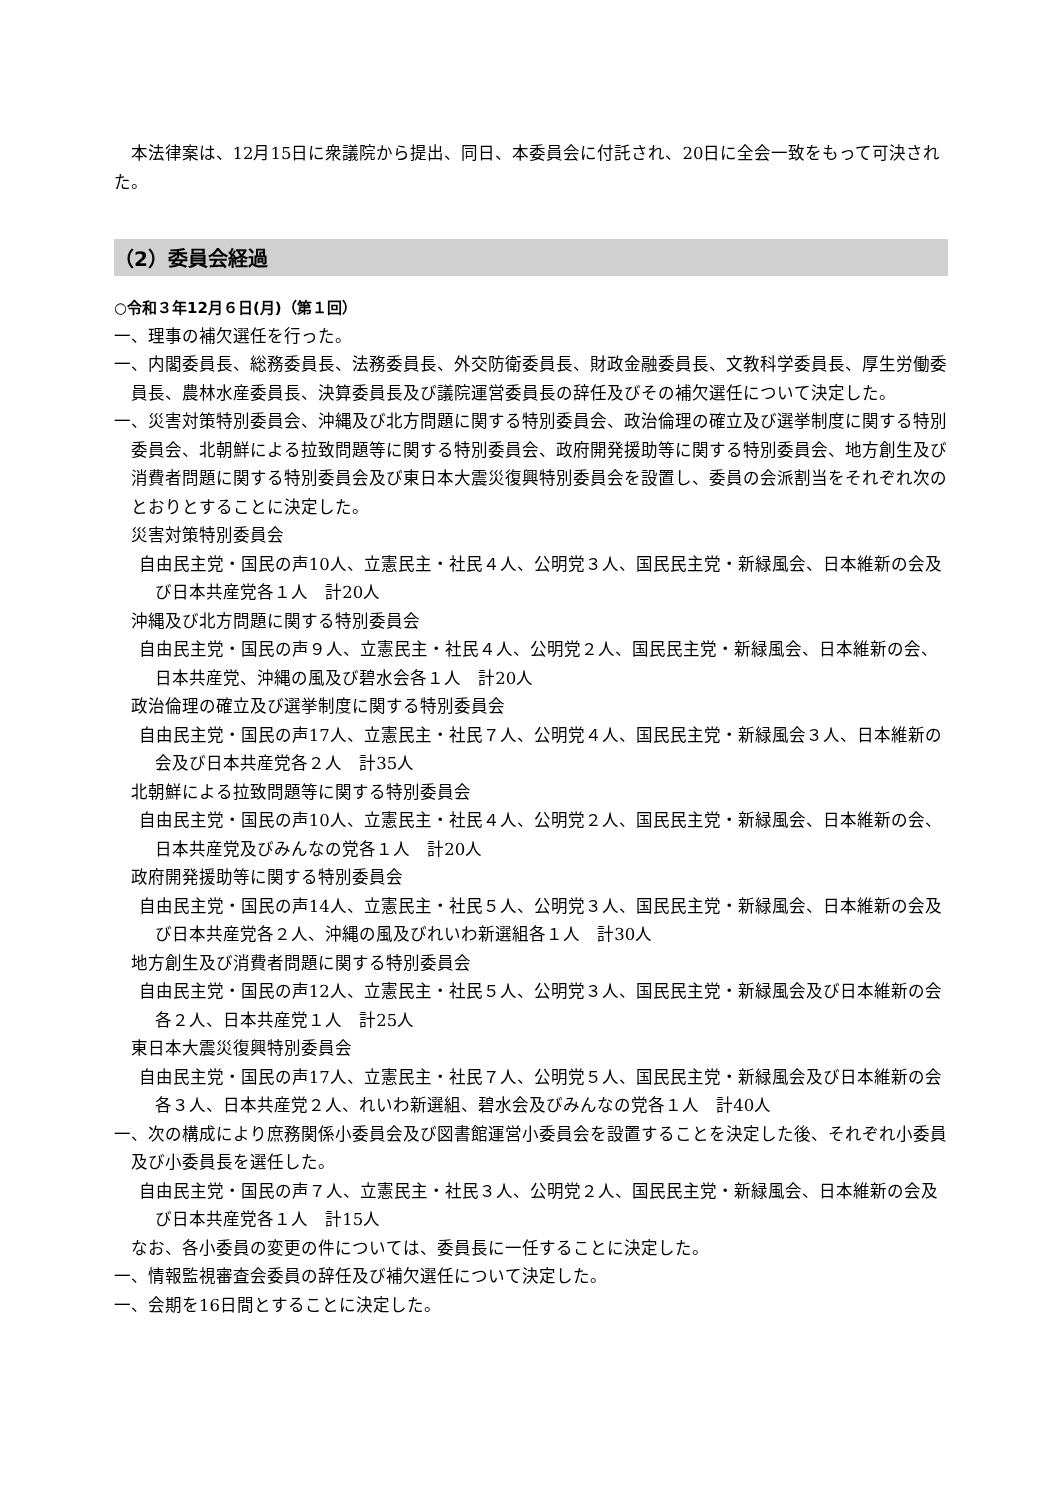本法律案は、12月15日に衆議院から提出、同日、本委員会に付託され、20日に全会一致をもって可決された。
（2）委員会経過
○令和３年12月６日(月)（第１回）
一、理事の補欠選任を行った。
一、内閣委員長、総務委員長、法務委員長、外交防衛委員長、財政金融委員長、文教科学委員長、厚生労働委員長、農林水産委員長、決算委員長及び議院運営委員長の辞任及びその補欠選任について決定した。
一、災害対策特別委員会、沖縄及び北方問題に関する特別委員会、政治倫理の確立及び選挙制度に関する特別委員会、北朝鮮による拉致問題等に関する特別委員会、政府開発援助等に関する特別委員会、地方創生及び消費者問題に関する特別委員会及び東日本大震災復興特別委員会を設置し、委員の会派割当をそれぞれ次のとおりとすることに決定した。
災害対策特別委員会
自由民主党・国民の声10人、立憲民主・社民４人、公明党３人、国民民主党・新緑風会、日本維新の会及び日本共産党各１人　計20人
沖縄及び北方問題に関する特別委員会
自由民主党・国民の声９人、立憲民主・社民４人、公明党２人、国民民主党・新緑風会、日本維新の会、日本共産党、沖縄の風及び碧水会各１人　計20人
政治倫理の確立及び選挙制度に関する特別委員会
自由民主党・国民の声17人、立憲民主・社民７人、公明党４人、国民民主党・新緑風会３人、日本維新の会及び日本共産党各２人　計35人
北朝鮮による拉致問題等に関する特別委員会
自由民主党・国民の声10人、立憲民主・社民４人、公明党２人、国民民主党・新緑風会、日本維新の会、日本共産党及びみんなの党各１人　計20人
政府開発援助等に関する特別委員会
自由民主党・国民の声14人、立憲民主・社民５人、公明党３人、国民民主党・新緑風会、日本維新の会及び日本共産党各２人、沖縄の風及びれいわ新選組各１人　計30人
地方創生及び消費者問題に関する特別委員会
自由民主党・国民の声12人、立憲民主・社民５人、公明党３人、国民民主党・新緑風会及び日本維新の会各２人、日本共産党１人　計25人
東日本大震災復興特別委員会
自由民主党・国民の声17人、立憲民主・社民７人、公明党５人、国民民主党・新緑風会及び日本維新の会各３人、日本共産党２人、れいわ新選組、碧水会及びみんなの党各１人　計40人
一、次の構成により庶務関係小委員会及び図書館運営小委員会を設置することを決定した後、それぞれ小委員及び小委員長を選任した。
自由民主党・国民の声７人、立憲民主・社民３人、公明党２人、国民民主党・新緑風会、日本維新の会及び日本共産党各１人　計15人
なお、各小委員の変更の件については、委員長に一任することに決定した。
一、情報監視審査会委員の辞任及び補欠選任について決定した。
一、会期を16日間とすることに決定した。